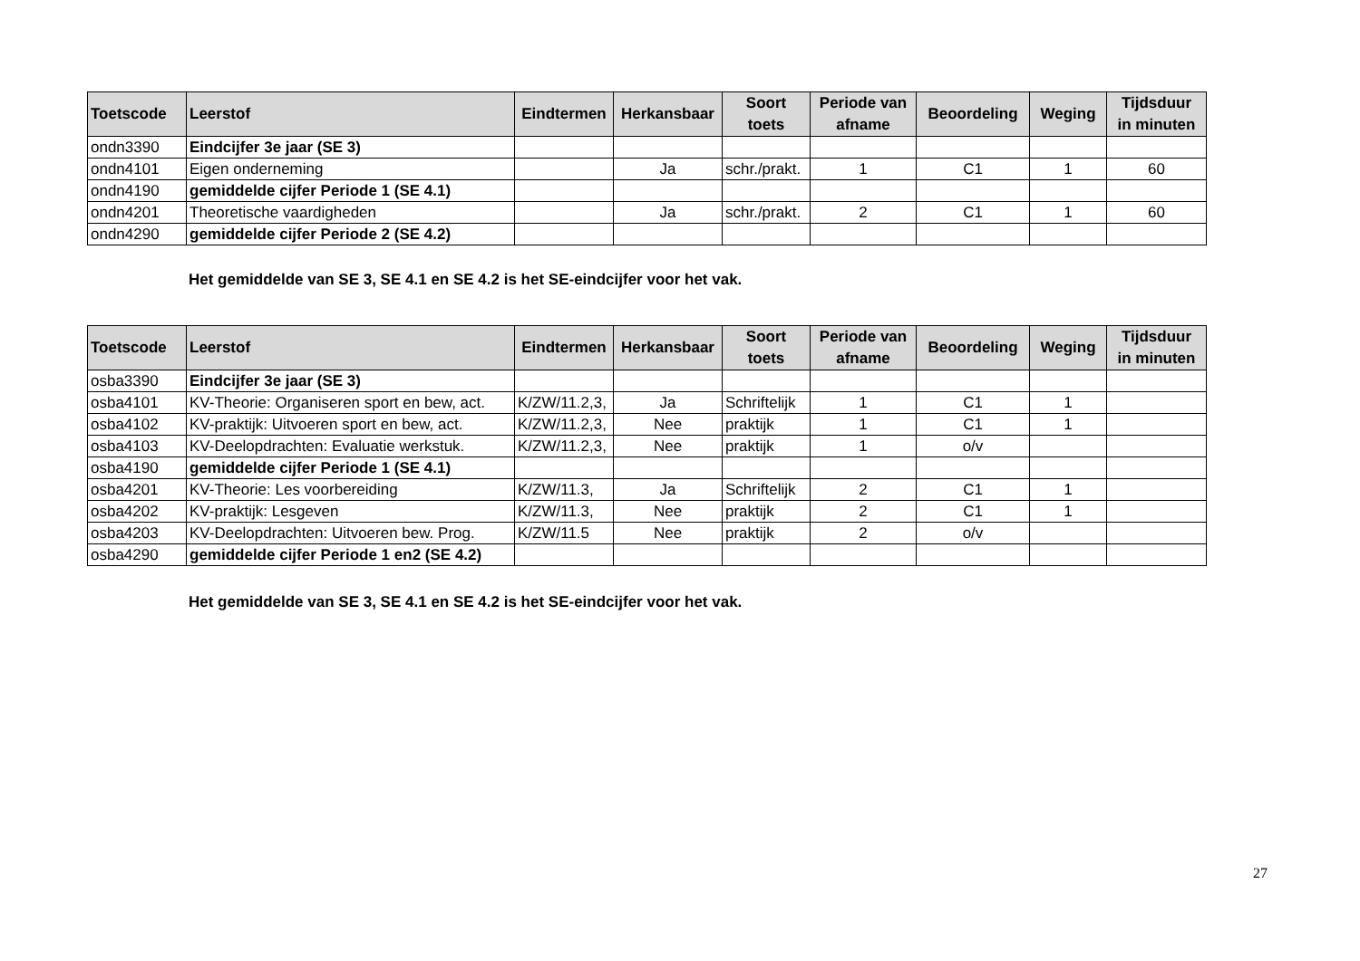| Toetscode | Leerstof | Eindtermen | Herkansbaar | Soort toets | Periode van afname | Beoordeling | Weging | Tijdsduur in minuten |
| --- | --- | --- | --- | --- | --- | --- | --- | --- |
| ondn3390 | Eindcijfer 3e jaar (SE 3) | | | | | | | |
| ondn4101 | Eigen onderneming | | Ja | schr./prakt. | 1 | C1 | 1 | 60 |
| ondn4190 | gemiddelde cijfer Periode 1 (SE 4.1) | | | | | | | |
| ondn4201 | Theoretische vaardigheden | | Ja | schr./prakt. | 2 | C1 | 1 | 60 |
| ondn4290 | gemiddelde cijfer Periode 2 (SE 4.2) | | | | | | | |
Het gemiddelde van SE 3, SE 4.1 en SE 4.2 is het SE-eindcijfer voor het vak.
| Toetscode | Leerstof | Eindtermen | Herkansbaar | Soort toets | Periode van afname | Beoordeling | Weging | Tijdsduur in minuten |
| --- | --- | --- | --- | --- | --- | --- | --- | --- |
| osba3390 | Eindcijfer 3e jaar (SE 3) | | | | | | | |
| osba4101 | KV-Theorie: Organiseren sport en bew, act. | K/ZW/11.2,3, | Ja | Schriftelijk | 1 | C1 | 1 | |
| osba4102 | KV-praktijk: Uitvoeren sport en bew, act. | K/ZW/11.2,3, | Nee | praktijk | 1 | C1 | 1 | |
| osba4103 | KV-Deelopdrachten: Evaluatie werkstuk. | K/ZW/11.2,3, | Nee | praktijk | 1 | o/v | | |
| osba4190 | gemiddelde cijfer Periode 1 (SE 4.1) | | | | | | | |
| osba4201 | KV-Theorie: Les voorbereiding | K/ZW/11.3, | Ja | Schriftelijk | 2 | C1 | 1 | |
| osba4202 | KV-praktijk: Lesgeven | K/ZW/11.3, | Nee | praktijk | 2 | C1 | 1 | |
| osba4203 | KV-Deelopdrachten: Uitvoeren bew. Prog. | K/ZW/11.5 | Nee | praktijk | 2 | o/v | | |
| osba4290 | gemiddelde cijfer Periode 1 en2 (SE 4.2) | | | | | | | |
Het gemiddelde van SE 3, SE 4.1 en SE 4.2 is het SE-eindcijfer voor het vak.
27